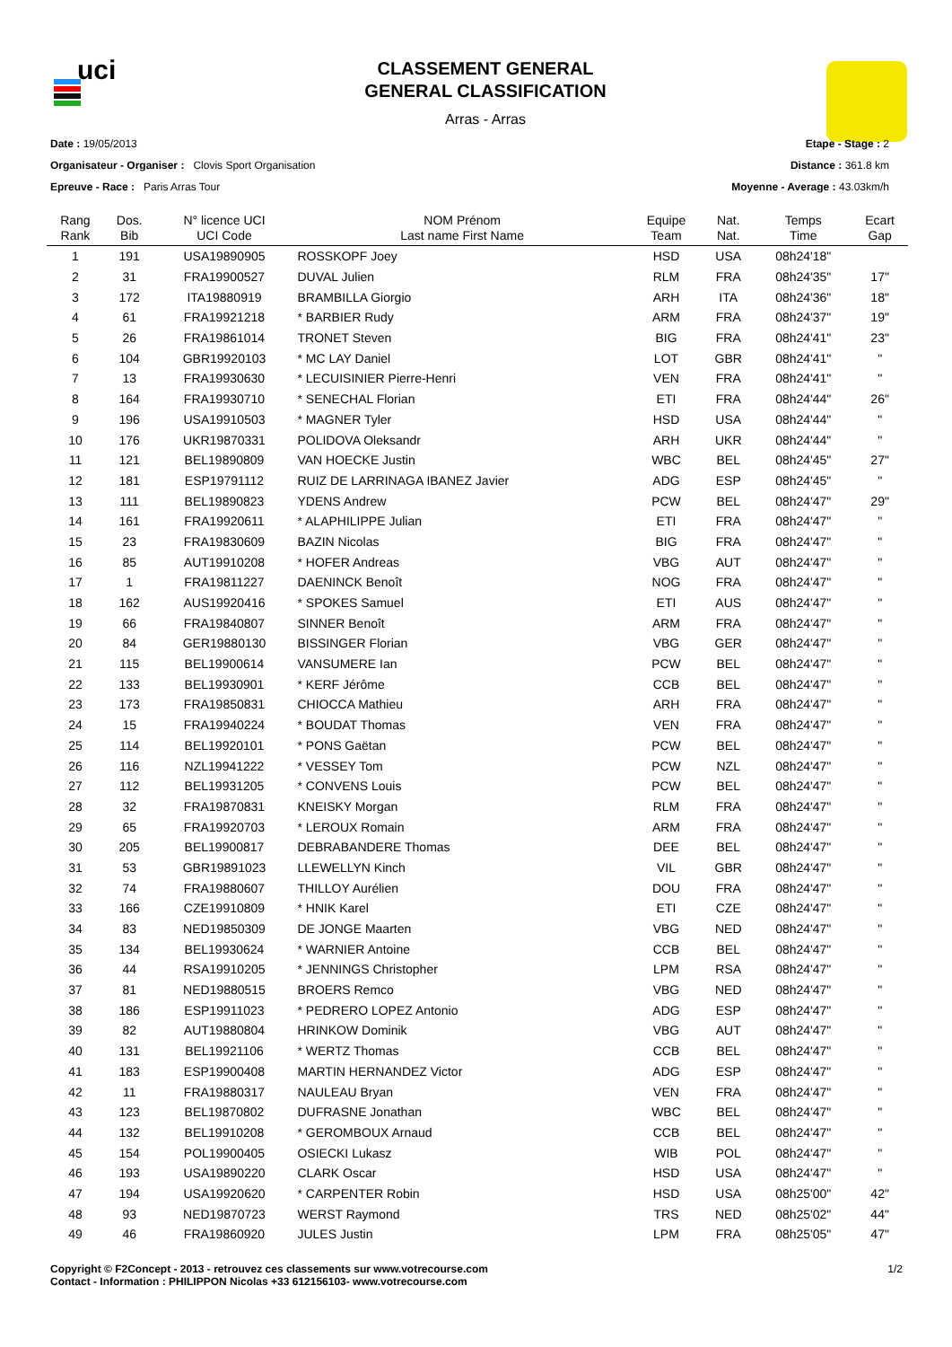uci
CLASSEMENT GENERAL
GENERAL CLASSIFICATION
Arras - Arras
Date : 19/05/2013
Organisateur - Organiser : Clovis Sport Organisation
Epreuve - Race : Paris Arras Tour
Etape - Stage : 2
Distance : 361.8 km
Moyenne - Average : 43.03km/h
| Rang Rank | Dos. Bib | N° licence UCI UCI Code | NOM Prénom Last name First Name | Equipe Team | Nat. Nat. | Temps Time | Ecart Gap |
| --- | --- | --- | --- | --- | --- | --- | --- |
| 1 | 191 | USA19890905 | ROSSKOPF Joey | HSD | USA | 08h24'18" | |
| 2 | 31 | FRA19900527 | DUVAL Julien | RLM | FRA | 08h24'35" | 17" |
| 3 | 172 | ITA19880919 | BRAMBILLA Giorgio | ARH | ITA | 08h24'36" | 18" |
| 4 | 61 | FRA19921218 | * BARBIER Rudy | ARM | FRA | 08h24'37" | 19" |
| 5 | 26 | FRA19861014 | TRONET Steven | BIG | FRA | 08h24'41" | 23" |
| 6 | 104 | GBR19920103 | * MC LAY Daniel | LOT | GBR | 08h24'41" | " |
| 7 | 13 | FRA19930630 | * LECUISINIER Pierre-Henri | VEN | FRA | 08h24'41" | " |
| 8 | 164 | FRA19930710 | * SENECHAL Florian | ETI | FRA | 08h24'44" | 26" |
| 9 | 196 | USA19910503 | * MAGNER Tyler | HSD | USA | 08h24'44" | " |
| 10 | 176 | UKR19870331 | POLIDOVA Oleksandr | ARH | UKR | 08h24'44" | " |
| 11 | 121 | BEL19890809 | VAN HOECKE Justin | WBC | BEL | 08h24'45" | 27" |
| 12 | 181 | ESP19791112 | RUIZ DE LARRINAGA IBANEZ Javier | ADG | ESP | 08h24'45" | " |
| 13 | 111 | BEL19890823 | YDENS Andrew | PCW | BEL | 08h24'47" | 29" |
| 14 | 161 | FRA19920611 | * ALAPHILIPPE Julian | ETI | FRA | 08h24'47" | " |
| 15 | 23 | FRA19830609 | BAZIN Nicolas | BIG | FRA | 08h24'47" | " |
| 16 | 85 | AUT19910208 | * HOFER Andreas | VBG | AUT | 08h24'47" | " |
| 17 | 1 | FRA19811227 | DAENINCK Benoît | NOG | FRA | 08h24'47" | " |
| 18 | 162 | AUS19920416 | * SPOKES Samuel | ETI | AUS | 08h24'47" | " |
| 19 | 66 | FRA19840807 | SINNER Benoît | ARM | FRA | 08h24'47" | " |
| 20 | 84 | GER19880130 | BISSINGER Florian | VBG | GER | 08h24'47" | " |
| 21 | 115 | BEL19900614 | VANSUMERE Ian | PCW | BEL | 08h24'47" | " |
| 22 | 133 | BEL19930901 | * KERF Jérôme | CCB | BEL | 08h24'47" | " |
| 23 | 173 | FRA19850831 | CHIOCCA Mathieu | ARH | FRA | 08h24'47" | " |
| 24 | 15 | FRA19940224 | * BOUDAT Thomas | VEN | FRA | 08h24'47" | " |
| 25 | 114 | BEL19920101 | * PONS Gaëtan | PCW | BEL | 08h24'47" | " |
| 26 | 116 | NZL19941222 | * VESSEY Tom | PCW | NZL | 08h24'47" | " |
| 27 | 112 | BEL19931205 | * CONVENS Louis | PCW | BEL | 08h24'47" | " |
| 28 | 32 | FRA19870831 | KNEISKY Morgan | RLM | FRA | 08h24'47" | " |
| 29 | 65 | FRA19920703 | * LEROUX Romain | ARM | FRA | 08h24'47" | " |
| 30 | 205 | BEL19900817 | DEBRABANDERE Thomas | DEE | BEL | 08h24'47" | " |
| 31 | 53 | GBR19891023 | LLEWELLYN Kinch | VIL | GBR | 08h24'47" | " |
| 32 | 74 | FRA19880607 | THILLOY Aurélien | DOU | FRA | 08h24'47" | " |
| 33 | 166 | CZE19910809 | * HNIK Karel | ETI | CZE | 08h24'47" | " |
| 34 | 83 | NED19850309 | DE JONGE Maarten | VBG | NED | 08h24'47" | " |
| 35 | 134 | BEL19930624 | * WARNIER Antoine | CCB | BEL | 08h24'47" | " |
| 36 | 44 | RSA19910205 | * JENNINGS Christopher | LPM | RSA | 08h24'47" | " |
| 37 | 81 | NED19880515 | BROERS Remco | VBG | NED | 08h24'47" | " |
| 38 | 186 | ESP19911023 | * PEDRERO LOPEZ Antonio | ADG | ESP | 08h24'47" | " |
| 39 | 82 | AUT19880804 | HRINKOW Dominik | VBG | AUT | 08h24'47" | " |
| 40 | 131 | BEL19921106 | * WERTZ Thomas | CCB | BEL | 08h24'47" | " |
| 41 | 183 | ESP19900408 | MARTIN HERNANDEZ Victor | ADG | ESP | 08h24'47" | " |
| 42 | 11 | FRA19880317 | NAULEAU Bryan | VEN | FRA | 08h24'47" | " |
| 43 | 123 | BEL19870802 | DUFRASNE Jonathan | WBC | BEL | 08h24'47" | " |
| 44 | 132 | BEL19910208 | * GEROMBOUX Arnaud | CCB | BEL | 08h24'47" | " |
| 45 | 154 | POL19900405 | OSIECKI Lukasz | WIB | POL | 08h24'47" | " |
| 46 | 193 | USA19890220 | CLARK Oscar | HSD | USA | 08h24'47" | " |
| 47 | 194 | USA19920620 | * CARPENTER Robin | HSD | USA | 08h25'00" | 42" |
| 48 | 93 | NED19870723 | WERST Raymond | TRS | NED | 08h25'02" | 44" |
| 49 | 46 | FRA19860920 | JULES Justin | LPM | FRA | 08h25'05" | 47" |
Copyright © F2Concept - 2013 - retrouvez ces classements sur www.votrecourse.com
Contact - Information : PHILIPPON Nicolas +33 612156103- www.votrecourse.com
1/2